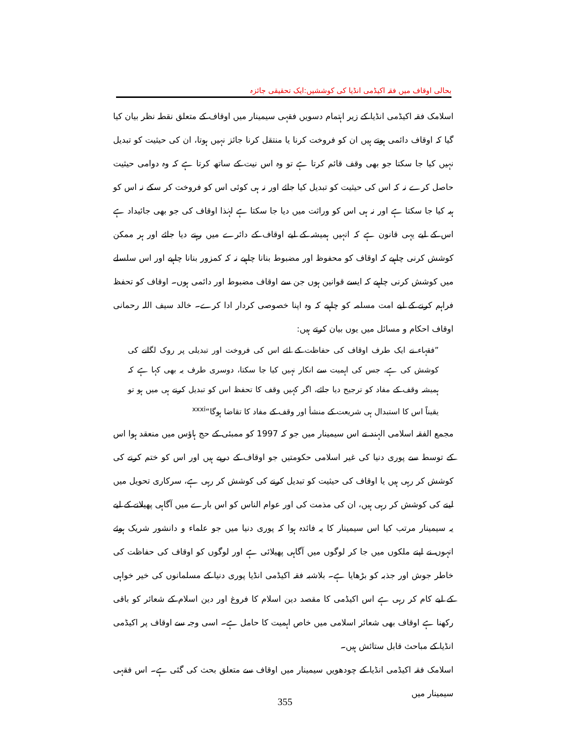بحالی اوقاف میں فقہ اکیڈمی انڈیا کی کوششیں:ایک تحقیقی جائزہ
اسلامک فقہ اکیڈمی انڈیا کے زیر اہتمام دسویں فقہی سیمینار میں اوقاف کے متعلق نقطہ نظر بیان کیا گیا کہ اوقاف دائمی ہوتے ہیں ان کو فروخت کرنا یا منتقل کرنا جائز نہیں ہوتا، ان کی حیثیت کو تبدیل نہیں کیا جا سکتا جو بھی وقف قائم کرتا ہے تو وہ اس نیت کے ساتھ کرتا ہے کہ وہ دوامی حیثیت حاصل کرے نہ کہ اس کی حیثیت کو تبدیل کیا جائے اور نہ ہی کوئی اس کو فروخت کر سکے نہ اس کو ہبہ کیا جا سکتا ہے اور نہ ہی اس کو وراثت میں دیا جا سکتا ہے لہٰذا اوقاف کی جو بھی جائیداد ہے اس کے لیے یہی قانون ہے کہ انہیں ہمیشہ کے لیے اوقاف کے دائرے میں رہنے دیا جائے اور ہر ممکن کوشش کرنی چاہیے کہ اوقاف کو محفوظ اور مضبوط بنانا چاہیے نہ کہ کمزور بنانا چاہیے اور اس سلسلے میں کوشش کرنی چاہیے کہ ایسے قوانین ہوں جن سے اوقاف مضبوط اور دائمی ہوں۔ اوقاف کو تحفظ فراہم کرنے کے لیے امت مسلمہ کو چاہیے کہ وہ اپنا خصوصی کردار ادا کرے۔ خالد سیف اللہ رحمانی اوقاف احکام و مسائل میں یوں بیان کرتے ہیں:
”فقہاء نے ایک طرف اوقاف کی حفاظت کے لئے اس کی فروخت اور تبدیلی پر روک لگانے کی کوشش کی ہے، جس کی اہمیت سے انکار نہیں کیا جا سکتا، دوسری طرف یہ بھی کہا ہے کہ ہمیشہ وقف کے مفاد کو ترجیح دیا جائے، اگر کہیں وقف کا تحفظ اس کو تبدیل کرنے ہی میں ہو تو یقیناً اس کا استبدال ہی شریعت کے منشأ اور وقف کے مفاد کا تقاضا ہوگا“<sup>xxxi</sup>
مجمع الفقہ اسلامی الہند نے اس سیمینار میں جو کہ 1997 کو ممبئی کے حج ہاؤس میں منعقد ہوا اس کے توسط سے پوری دنیا کی غیر اسلامی حکومتیں جو اوقاف کے درپے ہیں اور اس کو ختم کرنے کی کوشش کر رہی ہیں یا اوقاف کی حیثیت کو تبدیل کرنے کی کوشش کر رہی ہے، سرکاری تحویل میں لینے کی کوشش کر رہی ہیں، ان کی مذمت کی اور عوام الناس کو اس بارے میں آگاہی پھیلانے کے لیے یہ سیمینار مرتب کیا اس سیمینار کا یہ فائدہ ہوا کہ پوری دنیا میں جو علماء و دانشور شریک ہوئے انہوں نے اپنے ملکوں میں جا کر لوگوں میں آگاہی پھیلائی ہے اور لوگوں کو اوقاف کی حفاظت کی خاطر جوش اور جذبہ کو بڑھایا ہے۔ بلاشبہ فقہ اکیڈمی انڈیا پوری دنیا کے مسلمانوں کی خیر خواہی کے لیے کام کر رہی ہے اس اکیڈمی کا مقصد دین اسلام کا فروغ اور دین اسلام کے شعائر کو باقی رکھنا ہے اوقاف بھی شعائر اسلامی میں خاص اہمیت کا حامل ہے۔ اسی وجہ سے اوقاف پر اکیڈمی انڈیا کے مباحث قابل ستائش ہیں۔
اسلامک فقہ اکیڈمی انڈیا کے چودھویں سیمینار میں اوقاف سے متعلق بحث کی گئی ہے۔ اس فقہی سیمینار میں
355